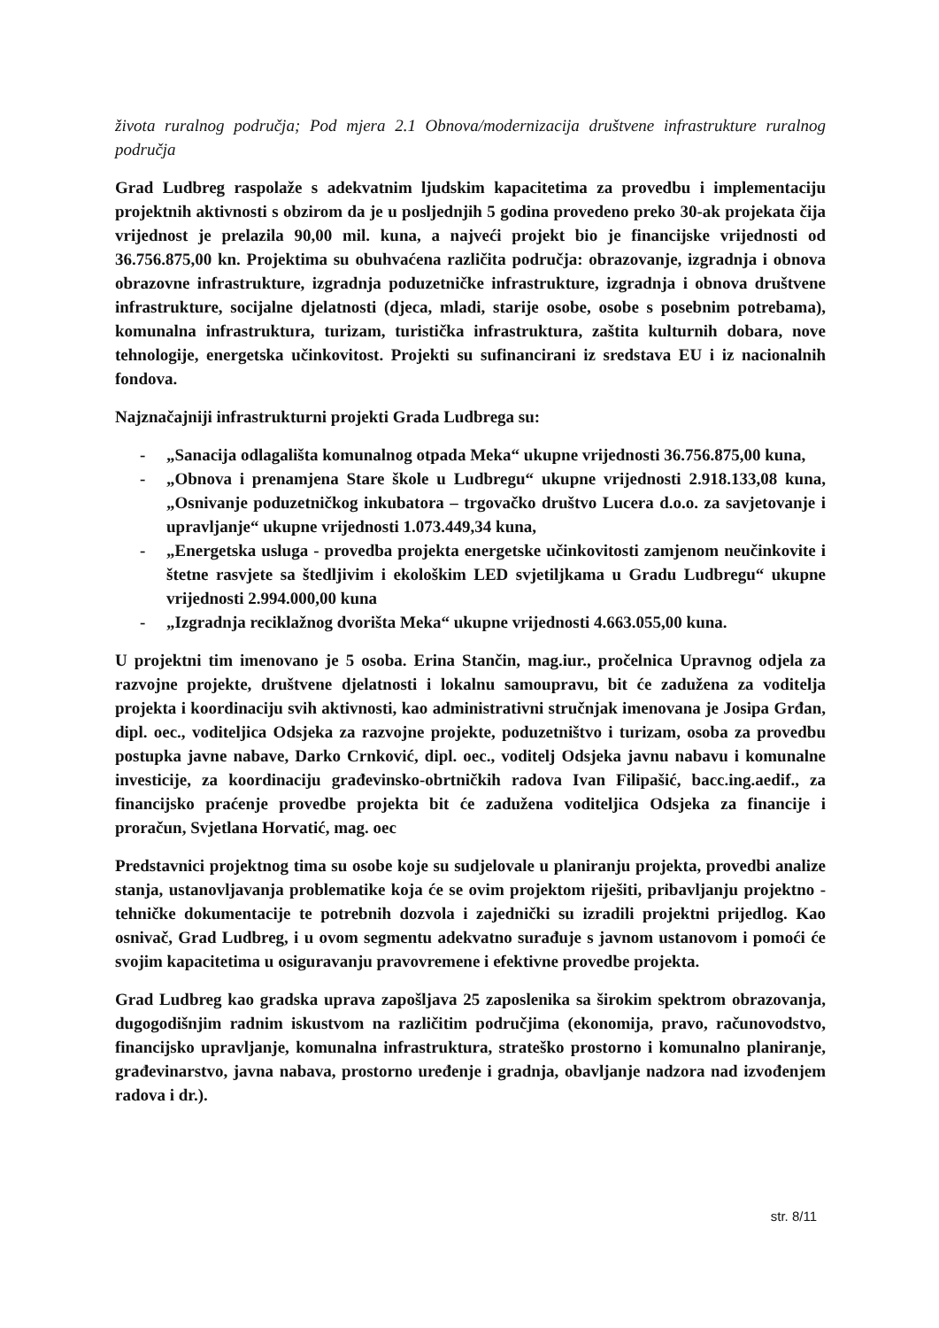života ruralnog područja; Pod mjera 2.1 Obnova/modernizacija društvene infrastrukture ruralnog područja
Grad Ludbreg raspolaže s adekvatnim ljudskim kapacitetima za provedbu i implementaciju projektnih aktivnosti s obzirom da je u posljednjih 5 godina provedeno preko 30-ak projekata čija vrijednost je prelazila 90,00 mil. kuna, a najveći projekt bio je financijske vrijednosti od 36.756.875,00 kn. Projektima su obuhvaćena različita područja: obrazovanje, izgradnja i obnova obrazovne infrastrukture, izgradnja poduzetničke infrastrukture, izgradnja i obnova društvene infrastrukture, socijalne djelatnosti (djeca, mladi, starije osobe, osobe s posebnim potrebama), komunalna infrastruktura, turizam, turistička infrastruktura, zaštita kulturnih dobara, nove tehnologije, energetska učinkovitost. Projekti su sufinancirani iz sredstava EU i iz nacionalnih fondova.
Najznačajniji infrastrukturni projekti Grada Ludbrega su:
- „Sanacija odlagališta komunalnog otpada Meka“ ukupne vrijednosti 36.756.875,00 kuna,
- „Obnova i prenamjena Stare škole u Ludbregu“ ukupne vrijednosti 2.918.133,08 kuna, „Osnivanje poduzetničkog inkubatora – trgovačko društvo Lucera d.o.o. za savjetovanje i upravljanje“ ukupne vrijednosti 1.073.449,34 kuna,
- „Energetska usluga - provedba projekta energetske učinkovitosti zamjenom neučinkovite i štetne rasvjete sa štedljivim i ekološkim LED svjetiljkama u Gradu Ludbregu“ ukupne vrijednosti 2.994.000,00 kuna
- „Izgradnja reciklažnog dvorišta Meka“ ukupne vrijednosti 4.663.055,00 kuna.
U projektni tim imenovano je 5 osoba. Erina Stančin, mag.iur., pročelnica Upravnog odjela za razvojne projekte, društvene djelatnosti i lokalnu samoupravu, bit će zadužena za voditelja projekta i koordinaciju svih aktivnosti, kao administrativni stručnjak imenovana je Josipa Grđan, dipl. oec., voditeljica Odsjeka za razvojne projekte, poduzetništvo i turizam, osoba za provedbu postupka javne nabave, Darko Crnković, dipl. oec., voditelj Odsjeka javnu nabavu i komunalne investicije, za koordinaciju građevinsko-obrtničkih radova Ivan Filipašić, bacc.ing.aedif., za financijsko praćenje provedbe projekta bit će zadužena voditeljica Odsjeka za financije i proračun, Svjetlana Horvatić, mag. oec
Predstavnici projektnog tima su osobe koje su sudjelovale u planiranju projekta, provedbi analize stanja, ustanovljavanja problematike koja će se ovim projektom riješiti, pribavljanju projektno -tehničke dokumentacije te potrebnih dozvola i zajednički su izradili projektni prijedlog. Kao osnivač, Grad Ludbreg, i u ovom segmentu adekvatno surađuje s javnom ustanovom i pomoći će svojim kapacitetima u osiguravanju pravovremene i efektivne provedbe projekta.
Grad Ludbreg kao gradska uprava zapošljava 25 zaposlenika sa širokim spektrom obrazovanja, dugogodišnjim radnim iskustvom na različitim područjima (ekonomija, pravo, računovodstvo, financijsko upravljanje, komunalna infrastruktura, strateško prostorno i komunalno planiranje, građevinarstvo, javna nabava, prostorno uređenje i gradnja, obavljanje nadzora nad izvođenjem radova i dr.).
str. 8/11